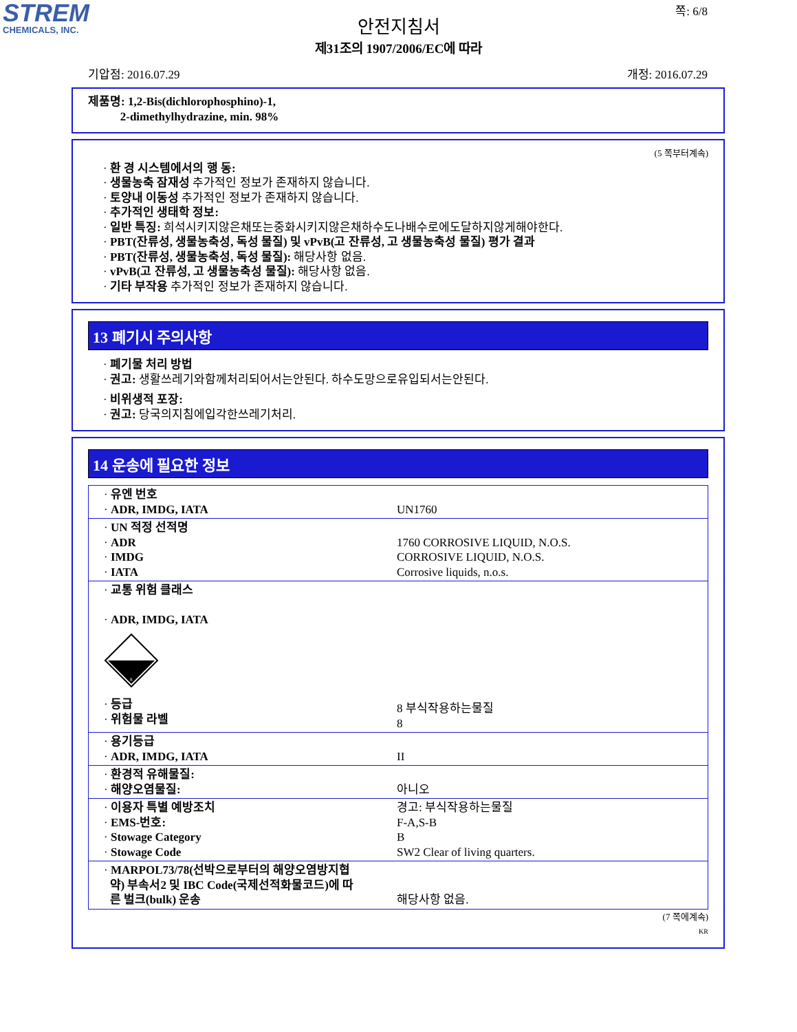STREM
CHEMICALS, INC.
쪽: 6/8
안전지침서
제31조의 1907/2006/EC에 따라
기압점: 2016.07.29 개정: 2016.07.29
제품명: 1,2-Bis(dichlorophosphino)-1,
2-dimethylhydrazine, min. 98%
(5 쪽부터계속)
· 환 경 시스템에서의 행 동:
· 생물농축 잠재성 추가적인 정보가 존재하지 않습니다.
· 토양내 이동성 추가적인 정보가 존재하지 않습니다.
· 추가적인 생태학 정보:
· 일반 특징: 희석시키지않은채또는중화시키지않은채하수도나배수로에도달하지않게해야한다.
· PBT(잔류성, 생물농축성, 독성 물질) 및 vPvB(고 잔류성, 고 생물농축성 물질) 평가 결과
· PBT(잔류성, 생물농축성, 독성 물질): 해당사항 없음.
· vPvB(고 잔류성, 고 생물농축성 물질): 해당사항 없음.
· 기타 부작용 추가적인 정보가 존재하지 않습니다.
13 폐기시 주의사항
· 폐기물 처리 방법
· 권고: 생활쓰레기와함께처리되어서는안된다. 하수도망으로유입되서는안된다.
· 비위생적 포장:
· 권고: 당국의지침에입각한쓰레기처리.
14 운송에 필요한 정보
| · 유엔 번호 · ADR, IMDG, IATA | UN1760 |
| · UN 적정 선적명 · ADR · IMDG · IATA | 1760 CORROSIVE LIQUID, N.O.S. CORROSIVE LIQUID, N.O.S. Corrosive liquids, n.o.s. |
| · 교통 위험 클래스 · ADR, IMDG, IATA 8 · 등급 · 위험물 라벨 | 8 부식작용하는물질 8 |
| · 용기등급 · ADR, IMDG, IATA | II |
| · 환경적 유해물질: · 해양오염물질: | 아니오 |
| · 이용자 특별 예방조치 · EMS-번호: · Stowage Category · Stowage Code | 경고: 부식작용하는물질 F-A,S-B B SW2 Clear of living quarters. |
| · MARPOL73/78(선박으로부터의 해양오염방지협 약) 부속서2 및 IBC Code(국제선적화물코드)에 따 른 벌크(bulk) 운송 | 해당사항 없음. |
(7 쪽에계속)
KR